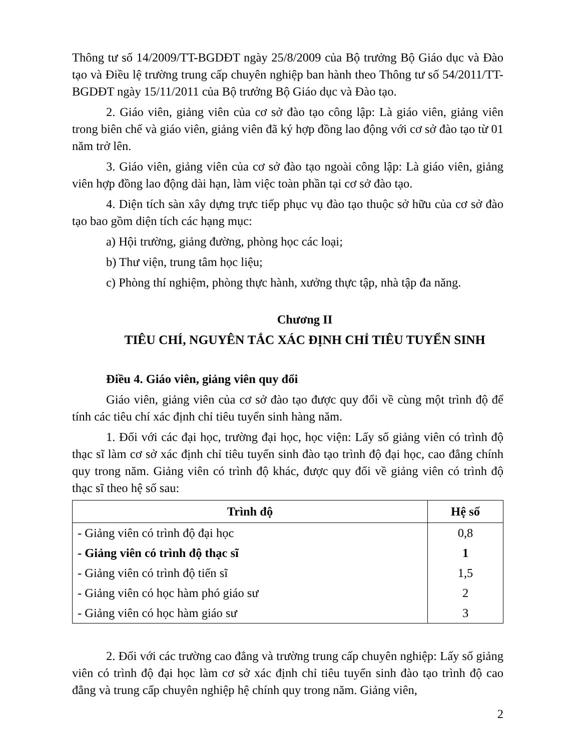Thông tư số 14/2009/TT-BGDĐT ngày 25/8/2009 của Bộ trưởng Bộ Giáo dục và Đào tạo và Điều lệ trường trung cấp chuyên nghiệp ban hành theo Thông tư số 54/2011/TT-BGDĐT ngày 15/11/2011 của Bộ trưởng Bộ Giáo dục và Đào tạo.
2. Giáo viên, giảng viên của cơ sở đào tạo công lập: Là giáo viên, giảng viên trong biên chế và giáo viên, giảng viên đã ký hợp đồng lao động với cơ sở đào tạo từ 01 năm trở lên.
3. Giáo viên, giảng viên của cơ sở đào tạo ngoài công lập: Là giáo viên, giảng viên hợp đồng lao động dài hạn, làm việc toàn phần tại cơ sở đào tạo.
4. Diện tích sàn xây dựng trực tiếp phục vụ đào tạo thuộc sở hữu của cơ sở đào tạo bao gồm diện tích các hạng mục:
a) Hội trường, giảng đường, phòng học các loại;
b) Thư viện, trung tâm học liệu;
c) Phòng thí nghiệm, phòng thực hành, xưởng thực tập, nhà tập đa năng.
Chương II
TIÊU CHÍ, NGUYÊN TẮC XÁC ĐỊNH CHỈ TIÊU TUYỂN SINH
Điều 4. Giáo viên, giảng viên quy đổi
Giáo viên, giảng viên của cơ sở đào tạo được quy đổi về cùng một trình độ để tính các tiêu chí xác định chỉ tiêu tuyển sinh hàng năm.
1. Đối với các đại học, trường đại học, học viện: Lấy số giảng viên có trình độ thạc sĩ làm cơ sở xác định chỉ tiêu tuyển sinh đào tạo trình độ đại học, cao đẳng chính quy trong năm. Giảng viên có trình độ khác, được quy đổi về giảng viên có trình độ thạc sĩ theo hệ số sau:
| Trình độ | Hệ số |
| --- | --- |
| - Giảng viên có trình độ đại học | 0,8 |
| - Giảng viên có trình độ thạc sĩ | 1 |
| - Giảng viên có trình độ tiến sĩ | 1,5 |
| - Giảng viên có học hàm phó giáo sư | 2 |
| - Giảng viên có học hàm giáo sư | 3 |
2. Đối với các trường cao đẳng và trường trung cấp chuyên nghiệp: Lấy số giảng viên có trình độ đại học làm cơ sở xác định chỉ tiêu tuyển sinh đào tạo trình độ cao đẳng và trung cấp chuyên nghiệp hệ chính quy trong năm. Giảng viên,
2